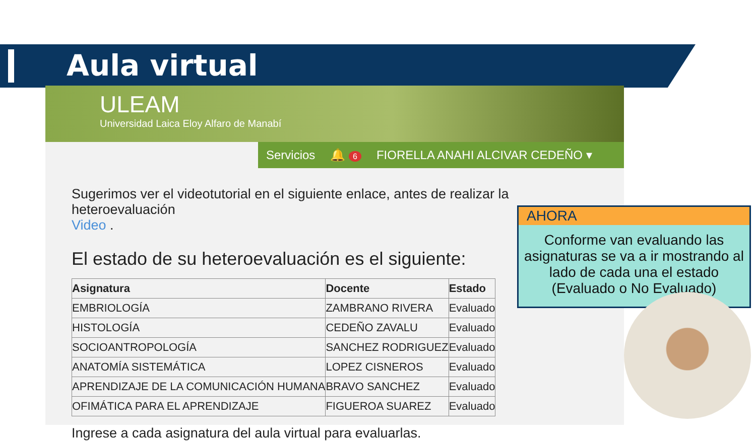Aula virtual
ULEAM
Universidad Laica Eloy Alfaro de Manabí
Servicios 🔔 6 FIORELLA ANAHI ALCIVAR CEDEÑO ▾
Sugerimos ver el videotutorial en el siguiente enlace, antes de realizar la heteroevaluación
Video .
El estado de su heteroevaluación es el siguiente:
| Asignatura | Docente | Estado |
| --- | --- | --- |
| EMBRIOLOGÍA | ZAMBRANO RIVERA | Evaluado |
| HISTOLOGÍA | CEDEÑO ZAVALU | Evaluado |
| SOCIOANTROPOLOGÍA | SANCHEZ RODRIGUEZ | Evaluado |
| ANATOMÍA SISTEMÁTICA | LOPEZ CISNEROS | Evaluado |
| APRENDIZAJE DE LA COMUNICACIÓN HUMANA | BRAVO SANCHEZ | Evaluado |
| OFIMÁTICA PARA EL APRENDIZAJE | FIGUEROA SUAREZ | Evaluado |
Ingrese a cada asignatura del aula virtual para evaluarlas.
AHORA
Conforme van evaluando las asignaturas se va a ir mostrando al lado de cada una el estado (Evaluado o No Evaluado)